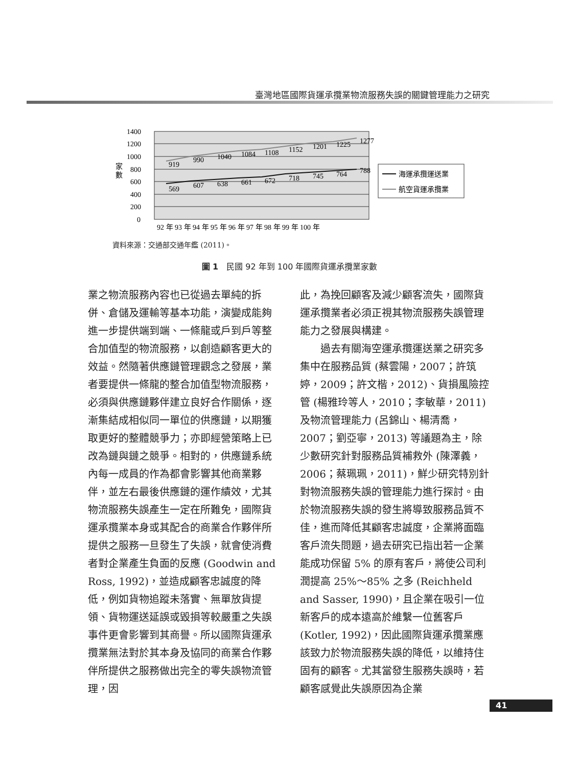臺灣地區國際貨運承攬業物流服務失誤的關鍵管理能力之研究
1400
1200
1000
800
600
400
200
0
家
數
919
990
1040
1084
1108
1152
1201
1225
1277
569
607
638
661
672
718
745
764
788
92 年 93 年 94 年 95 年 96 年 97 年 98 年 99 年 100 年
海運承攬運送業
航空貨運承攬業
資料來源：交通部交通年鑑 (2011)。
圖 1　民國 92 年到 100 年國際貨運承攬業家數
業之物流服務內容也已從過去單純的拆併、倉儲及運輸等基本功能，演變成能夠進一步提供端到端、一條龍或戶到戶等整合加值型的物流服務，以創造顧客更大的效益。然隨著供應鏈管理觀念之發展，業者要提供一條龍的整合加值型物流服務，必須與供應鏈夥伴建立良好合作關係，逐漸集結成相似同一單位的供應鏈，以期獲取更好的整體競爭力；亦即經營策略上已改為鏈與鏈之競爭。相對的，供應鏈系統內每一成員的作為都會影響其他商業夥伴，並左右最後供應鏈的運作績效，尤其物流服務失誤產生一定在所難免，國際貨運承攬業本身或其配合的商業合作夥伴所提供之服務一旦發生了失誤，就會使消費者對企業產生負面的反應 (Goodwin and Ross, 1992)，並造成顧客忠誠度的降低，例如貨物追蹤未落實、無單放貨提領、貨物運送延誤或毀損等較嚴重之失誤事件更會影響到其商譽。所以國際貨運承攬業無法對於其本身及協同的商業合作夥伴所提供之服務做出完全的零失誤物流管理，因
此，為挽回顧客及減少顧客流失，國際貨運承攬業者必須正視其物流服務失誤管理能力之發展與構建。
　　過去有關海空運承攬運送業之研究多集中在服務品質 (蔡雲陽，2007；許筑婷，2009；許文楷，2012)、貨損風險控管 (楊雅玲等人，2010；李敏華，2011) 及物流管理能力 (呂錦山、楊清喬，2007；劉亞寧，2013) 等議題為主，除少數研究針對服務品質補救外 (陳澤義，2006；蔡珮珮，2011)，鮮少研究特別針對物流服務失誤的管理能力進行探討。由於物流服務失誤的發生將導致服務品質不佳，進而降低其顧客忠誠度，企業將面臨客戶流失問題，過去研究已指出若一企業能成功保留 5% 的原有客戶，將使公司利潤提高 25%～85% 之多 (Reichheld and Sasser, 1990)，且企業在吸引一位新客戶的成本遠高於維繫一位舊客戶 (Kotler, 1992)，因此國際貨運承攬業應該致力於物流服務失誤的降低，以維持住固有的顧客。尤其當發生服務失誤時，若顧客感覺此失誤原因為企業
41